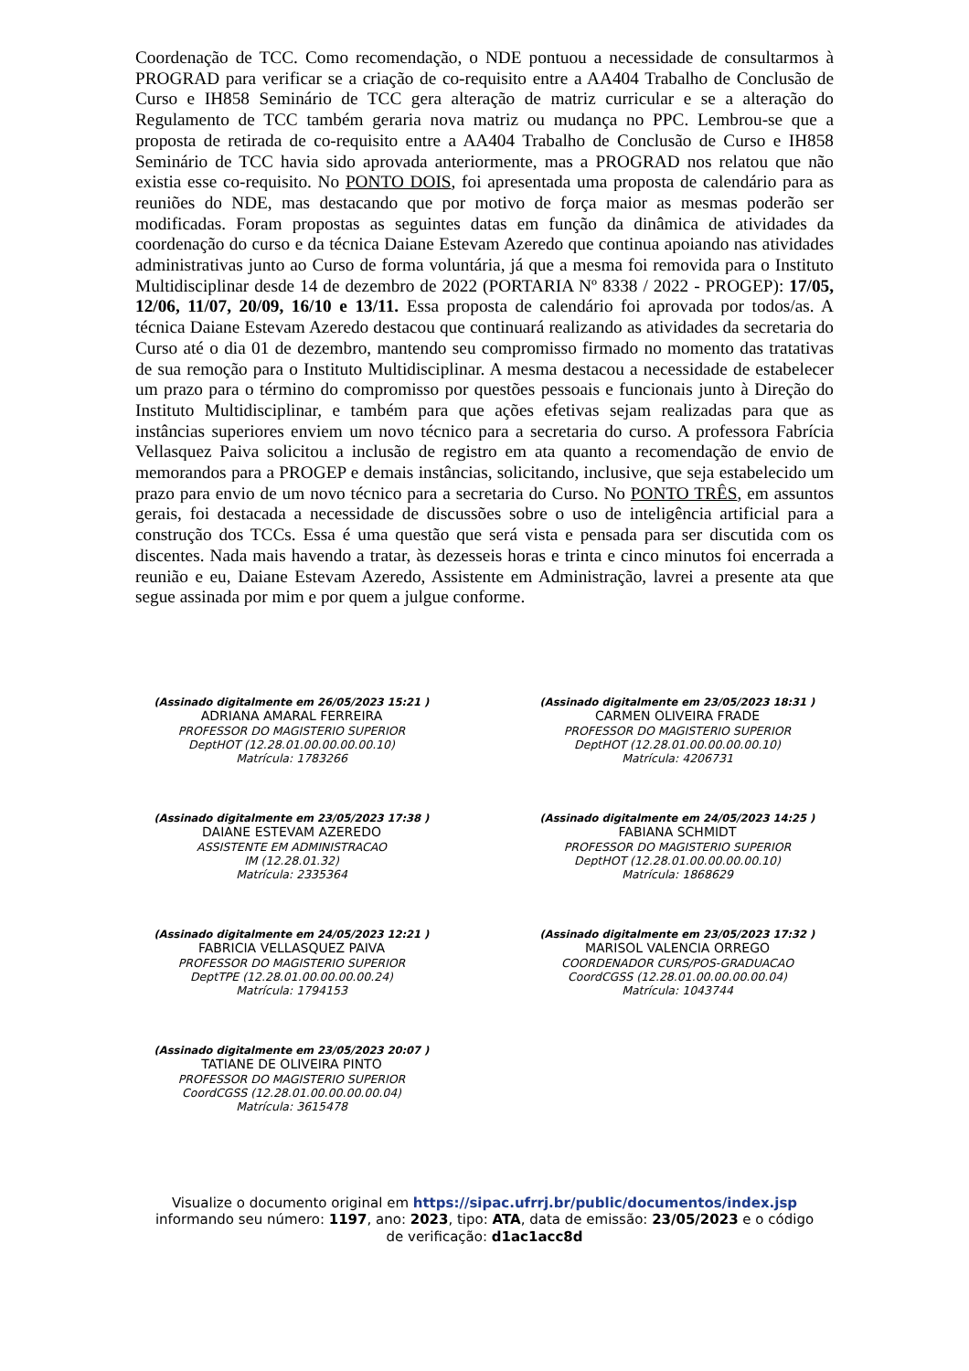Coordenação de TCC. Como recomendação, o NDE pontuou a necessidade de consultarmos à PROGRAD para verificar se a criação de co-requisito entre a AA404 Trabalho de Conclusão de Curso e IH858 Seminário de TCC gera alteração de matriz curricular e se a alteração do Regulamento de TCC também geraria nova matriz ou mudança no PPC. Lembrou-se que a proposta de retirada de co-requisito entre a AA404 Trabalho de Conclusão de Curso e IH858 Seminário de TCC havia sido aprovada anteriormente, mas a PROGRAD nos relatou que não existia esse co-requisito. No PONTO DOIS, foi apresentada uma proposta de calendário para as reuniões do NDE, mas destacando que por motivo de força maior as mesmas poderão ser modificadas. Foram propostas as seguintes datas em função da dinâmica de atividades da coordenação do curso e da técnica Daiane Estevam Azeredo que continua apoiando nas atividades administrativas junto ao Curso de forma voluntária, já que a mesma foi removida para o Instituto Multidisciplinar desde 14 de dezembro de 2022 (PORTARIA Nº 8338 / 2022 - PROGEP): 17/05, 12/06, 11/07, 20/09, 16/10 e 13/11. Essa proposta de calendário foi aprovada por todos/as. A técnica Daiane Estevam Azeredo destacou que continuará realizando as atividades da secretaria do Curso até o dia 01 de dezembro, mantendo seu compromisso firmado no momento das tratativas de sua remoção para o Instituto Multidisciplinar. A mesma destacou a necessidade de estabelecer um prazo para o término do compromisso por questões pessoais e funcionais junto à Direção do Instituto Multidisciplinar, e também para que ações efetivas sejam realizadas para que as instâncias superiores enviem um novo técnico para a secretaria do curso. A professora Fabrícia Vellasquez Paiva solicitou a inclusão de registro em ata quanto a recomendação de envio de memorandos para a PROGEP e demais instâncias, solicitando, inclusive, que seja estabelecido um prazo para envio de um novo técnico para a secretaria do Curso. No PONTO TRÊS, em assuntos gerais, foi destacada a necessidade de discussões sobre o uso de inteligência artificial para a construção dos TCCs. Essa é uma questão que será vista e pensada para ser discutida com os discentes. Nada mais havendo a tratar, às dezesseis horas e trinta e cinco minutos foi encerrada a reunião e eu, Daiane Estevam Azeredo, Assistente em Administração, lavrei a presente ata que segue assinada por mim e por quem a julgue conforme.
(Assinado digitalmente em 26/05/2023 15:21 )
ADRIANA AMARAL FERREIRA
PROFESSOR DO MAGISTERIO SUPERIOR
DeptHOT (12.28.01.00.00.00.00.10)
Matrícula: 1783266
(Assinado digitalmente em 23/05/2023 18:31 )
CARMEN OLIVEIRA FRADE
PROFESSOR DO MAGISTERIO SUPERIOR
DeptHOT (12.28.01.00.00.00.00.10)
Matrícula: 4206731
(Assinado digitalmente em 23/05/2023 17:38 )
DAIANE ESTEVAM AZEREDO
ASSISTENTE EM ADMINISTRACAO
IM (12.28.01.32)
Matrícula: 2335364
(Assinado digitalmente em 24/05/2023 14:25 )
FABIANA SCHMIDT
PROFESSOR DO MAGISTERIO SUPERIOR
DeptHOT (12.28.01.00.00.00.00.10)
Matrícula: 1868629
(Assinado digitalmente em 24/05/2023 12:21 )
FABRICIA VELLASQUEZ PAIVA
PROFESSOR DO MAGISTERIO SUPERIOR
DeptTPE (12.28.01.00.00.00.00.24)
Matrícula: 1794153
(Assinado digitalmente em 23/05/2023 17:32 )
MARISOL VALENCIA ORREGO
COORDENADOR CURS/POS-GRADUACAO
CoordCGSS (12.28.01.00.00.00.00.04)
Matrícula: 1043744
(Assinado digitalmente em 23/05/2023 20:07 )
TATIANE DE OLIVEIRA PINTO
PROFESSOR DO MAGISTERIO SUPERIOR
CoordCGSS (12.28.01.00.00.00.00.04)
Matrícula: 3615478
Visualize o documento original em https://sipac.ufrrj.br/public/documentos/index.jsp
informando seu número: 1197, ano: 2023, tipo: ATA, data de emissão: 23/05/2023 e o código
de verificação: d1ac1acc8d